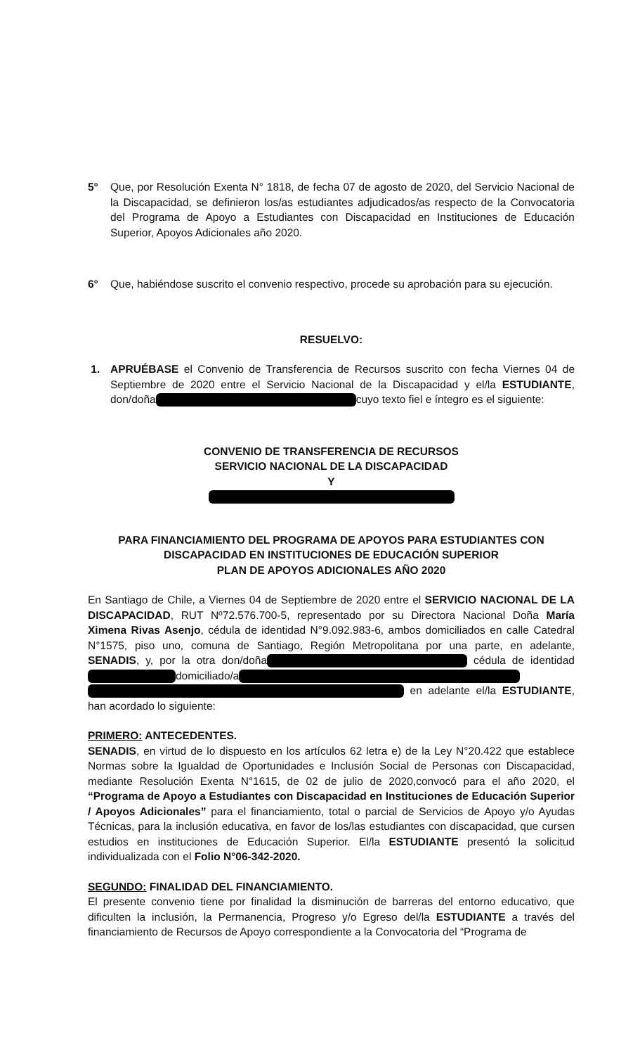5° Que, por Resolución Exenta N° 1818, de fecha 07 de agosto de 2020, del Servicio Nacional de la Discapacidad, se definieron los/as estudiantes adjudicados/as respecto de la Convocatoria del Programa de Apoyo a Estudiantes con Discapacidad en Instituciones de Educación Superior, Apoyos Adicionales año 2020.
6° Que, habiéndose suscrito el convenio respectivo, procede su aprobación para su ejecución.
RESUELVO:
1. APRUÉBASE el Convenio de Transferencia de Recursos suscrito con fecha Viernes 04 de Septiembre de 2020 entre el Servicio Nacional de la Discapacidad y el/la ESTUDIANTE, don/doña cuyo texto fiel e íntegro es el siguiente:
CONVENIO DE TRANSFERENCIA DE RECURSOS
SERVICIO NACIONAL DE LA DISCAPACIDAD
Y
PARA FINANCIAMIENTO DEL PROGRAMA DE APOYOS PARA ESTUDIANTES CON DISCAPACIDAD EN INSTITUCIONES DE EDUCACIÓN SUPERIOR
PLAN DE APOYOS ADICIONALES AÑO 2020
En Santiago de Chile, a Viernes 04 de Septiembre de 2020 entre el SERVICIO NACIONAL DE LA DISCAPACIDAD, RUT Nº72.576.700-5, representado por su Directora Nacional Doña María Ximena Rivas Asenjo, cédula de identidad N°9.092.983-6, ambos domiciliados en calle Catedral N°1575, piso uno, comuna de Santiago, Región Metropolitana por una parte, en adelante, SENADIS, y, por la otra don/doña cédula de identidad domiciliado/a en adelante el/la ESTUDIANTE, han acordado lo siguiente:
PRIMERO: ANTECEDENTES.
SENADIS, en virtud de lo dispuesto en los artículos 62 letra e) de la Ley N°20.422 que establece Normas sobre la Igualdad de Oportunidades e Inclusión Social de Personas con Discapacidad, mediante Resolución Exenta N°1615, de 02 de julio de 2020,convocó para el año 2020, el “Programa de Apoyo a Estudiantes con Discapacidad en Instituciones de Educación Superior / Apoyos Adicionales” para el financiamiento, total o parcial de Servicios de Apoyo y/o Ayudas Técnicas, para la inclusión educativa, en favor de los/las estudiantes con discapacidad, que cursen estudios en instituciones de Educación Superior. El/la ESTUDIANTE presentó la solicitud individualizada con el Folio N°06-342-2020.
SEGUNDO: FINALIDAD DEL FINANCIAMIENTO.
El presente convenio tiene por finalidad la disminución de barreras del entorno educativo, que dificulten la inclusión, la Permanencia, Progreso y/o Egreso del/la ESTUDIANTE a través del financiamiento de Recursos de Apoyo correspondiente a la Convocatoria del “Programa de